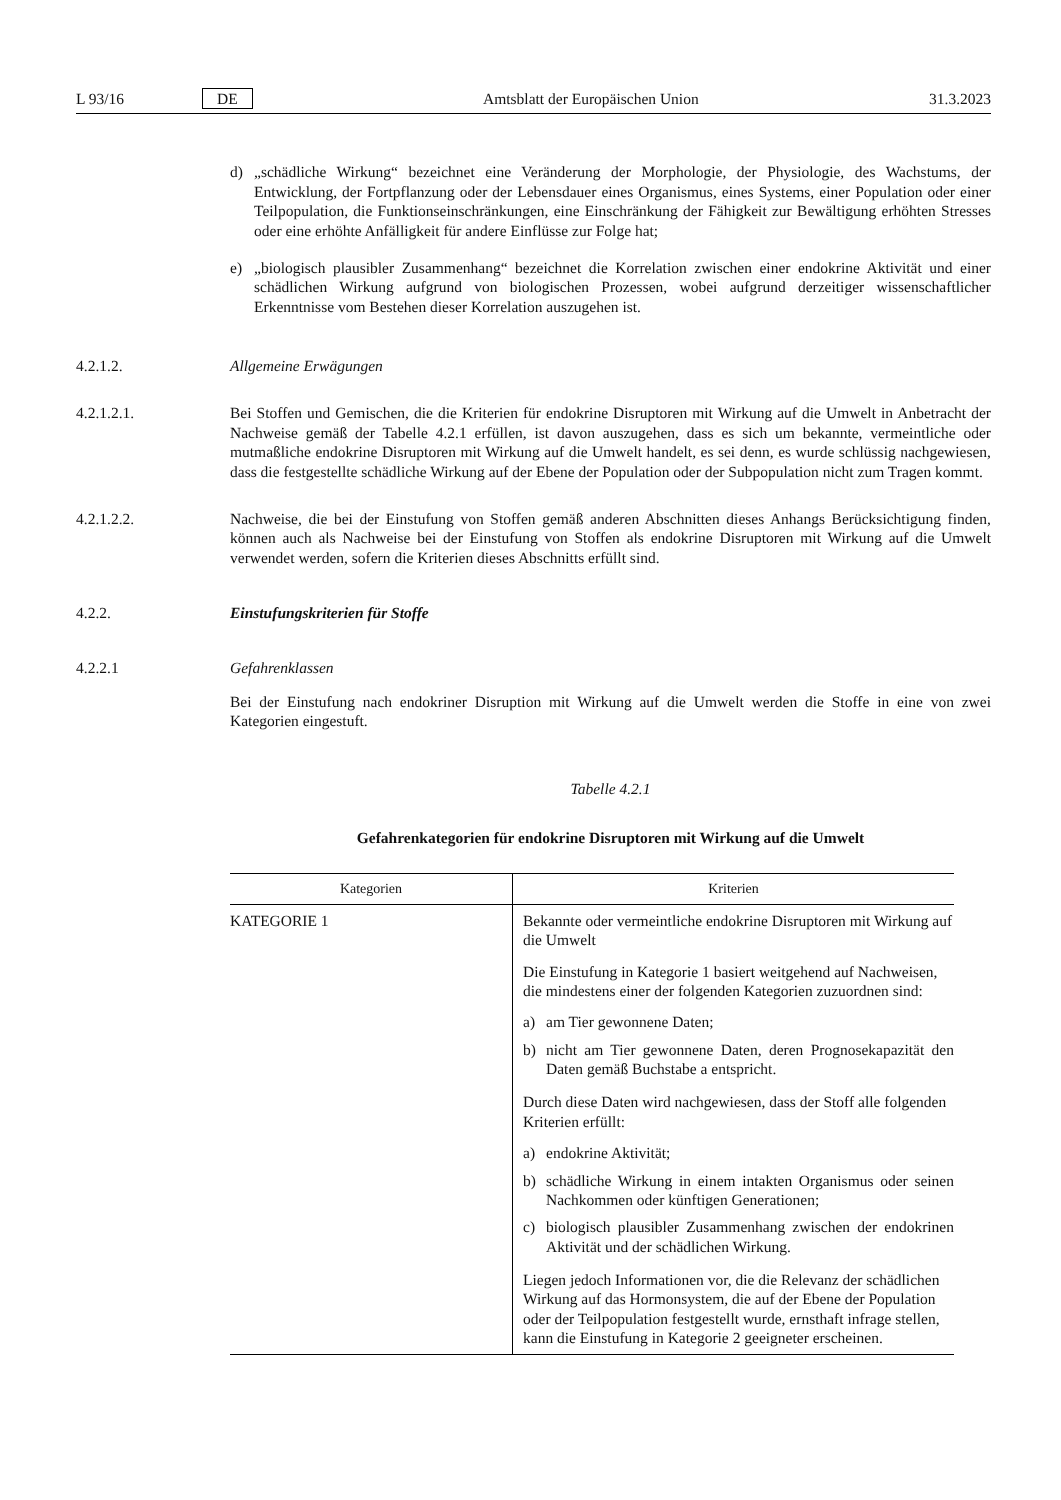L 93/16 DE Amtsblatt der Europäischen Union 31.3.2023
d) „schädliche Wirkung“ bezeichnet eine Veränderung der Morphologie, der Physiologie, des Wachstums, der Entwicklung, der Fortpflanzung oder der Lebensdauer eines Organismus, eines Systems, einer Population oder einer Teilpopulation, die Funktionseinschränkungen, eine Einschränkung der Fähigkeit zur Bewältigung erhöhten Stresses oder eine erhöhte Anfälligkeit für andere Einflüsse zur Folge hat;
e) „biologisch plausibler Zusammenhang“ bezeichnet die Korrelation zwischen einer endokrine Aktivität und einer schädlichen Wirkung aufgrund von biologischen Prozessen, wobei aufgrund derzeitiger wissenschaftlicher Erkenntnisse vom Bestehen dieser Korrelation auszugehen ist.
4.2.1.2. Allgemeine Erwägungen
4.2.1.2.1. Bei Stoffen und Gemischen, die die Kriterien für endokrine Disruptoren mit Wirkung auf die Umwelt in Anbetracht der Nachweise gemäß der Tabelle 4.2.1 erfüllen, ist davon auszugehen, dass es sich um bekannte, vermeintliche oder mutmaßliche endokrine Disruptoren mit Wirkung auf die Umwelt handelt, es sei denn, es wurde schlüssig nachgewiesen, dass die festgestellte schädliche Wirkung auf der Ebene der Population oder der Subpopulation nicht zum Tragen kommt.
4.2.1.2.2. Nachweise, die bei der Einstufung von Stoffen gemäß anderen Abschnitten dieses Anhangs Berücksichtigung finden, können auch als Nachweise bei der Einstufung von Stoffen als endokrine Disruptoren mit Wirkung auf die Umwelt verwendet werden, sofern die Kriterien dieses Abschnitts erfüllt sind.
4.2.2. Einstufungskriterien für Stoffe
4.2.2.1 Gefahrenklassen
Bei der Einstufung nach endokriner Disruption mit Wirkung auf die Umwelt werden die Stoffe in eine von zwei Kategorien eingestuft.
Tabelle 4.2.1
Gefahrenkategorien für endokrine Disruptoren mit Wirkung auf die Umwelt
| Kategorien | Kriterien |
| --- | --- |
| KATEGORIE 1 | Bekannte oder vermeintliche endokrine Disruptoren mit Wirkung auf die Umwelt Die Einstufung in Kategorie 1 basiert weitgehend auf Nachweisen, die mindestens einer der folgenden Kategorien zuzuordnen sind: a) am Tier gewonnene Daten; b) nicht am Tier gewonnene Daten, deren Prognosekapazität den Daten gemäß Buchstabe a entspricht. Durch diese Daten wird nachgewiesen, dass der Stoff alle folgenden Kriterien erfüllt: a) endokrine Aktivität; b) schädliche Wirkung in einem intakten Organismus oder seinen Nachkommen oder künftigen Generationen; c) biologisch plausibler Zusammenhang zwischen der endokrinen Aktivität und der schädlichen Wirkung. Liegen jedoch Informationen vor, die die Relevanz der schädlichen Wirkung auf das Hormonsystem, die auf der Ebene der Population oder der Teilpopulation festgestellt wurde, ernsthaft infrage stellen, kann die Einstufung in Kategorie 2 geeigneter erscheinen. |